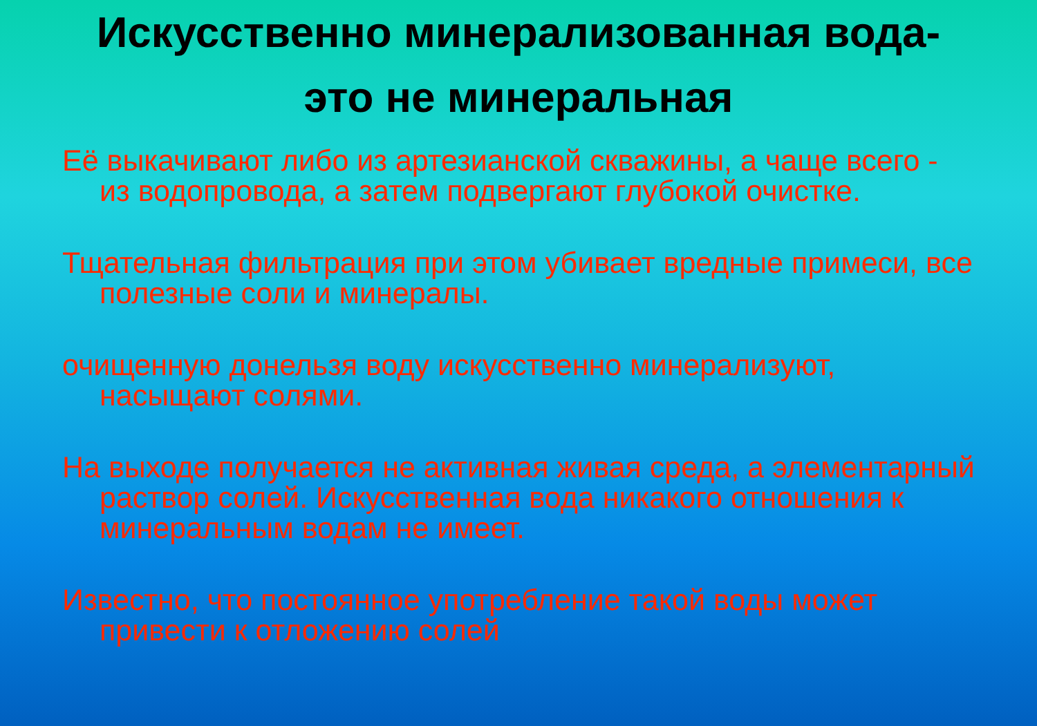Искусственно минерализованная вода-
это не минеральная
Её выкачивают либо из артезианской скважины, а чаще всего - из водопровода, а затем подвергают глубокой очистке.
Тщательная фильтрация при этом убивает вредные примеси, все полезные соли и минералы.
очищенную донельзя воду искусственно минерализуют, насыщают солями.
На выходе получается не активная живая среда, а элементарный раствор солей. Искусственная вода никакого отношения к минеральным водам не имеет.
Известно, что постоянное употребление такой воды может привести к отложению солей